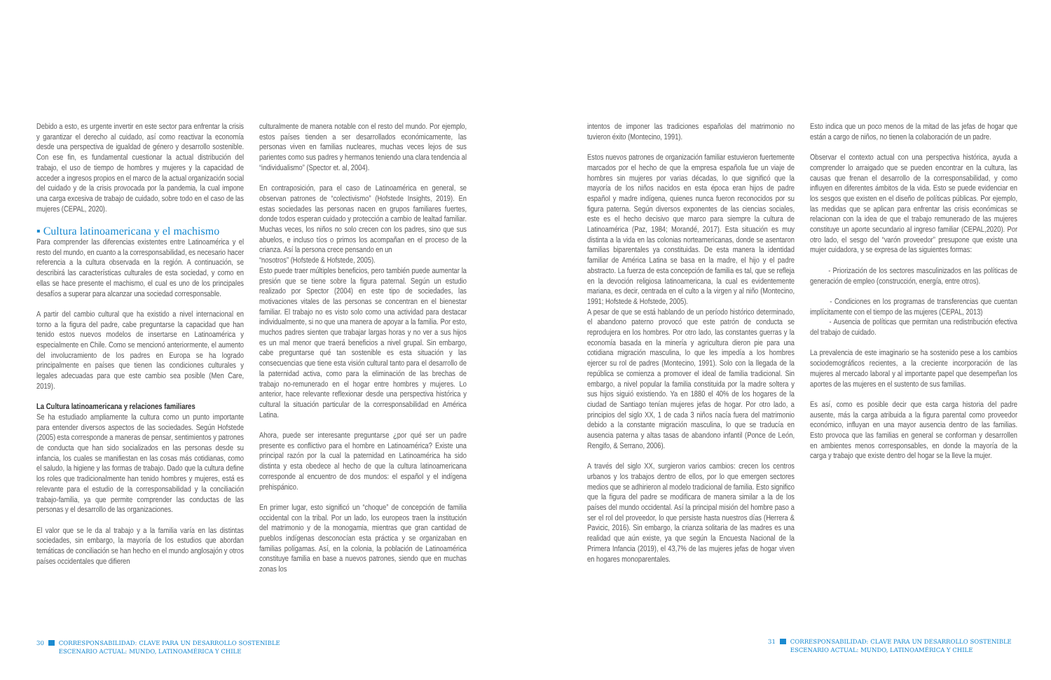Debido a esto, es urgente invertir en este sector para enfrentar la crisis y garantizar el derecho al cuidado, así como reactivar la economía desde una perspectiva de igualdad de género y desarrollo sostenible. Con ese fin, es fundamental cuestionar la actual distribución del trabajo, el uso de tiempo de hombres y mujeres y la capacidad de acceder a ingresos propios en el marco de la actual organización social del cuidado y de la crisis provocada por la pandemia, la cual impone una carga excesiva de trabajo de cuidado, sobre todo en el caso de las mujeres (CEPAL, 2020).
▪ Cultura latinoamericana y el machismo
Para comprender las diferencias existentes entre Latinoamérica y el resto del mundo, en cuanto a la corresponsabilidad, es necesario hacer referencia a la cultura observada en la región. A continuación, se describirá las características culturales de esta sociedad, y como en ellas se hace presente el machismo, el cual es uno de los principales desafíos a superar para alcanzar una sociedad corresponsable.
A partir del cambio cultural que ha existido a nivel internacional en torno a la figura del padre, cabe preguntarse la capacidad que han tenido estos nuevos modelos de insertarse en Latinoamérica y especialmente en Chile. Como se mencionó anteriormente, el aumento del involucramiento de los padres en Europa se ha logrado principalmente en países que tienen las condiciones culturales y legales adecuadas para que este cambio sea posible (Men Care, 2019).
La Cultura latinoamericana y relaciones familiares
Se ha estudiado ampliamente la cultura como un punto importante para entender diversos aspectos de las sociedades. Según Hofstede (2005) esta corresponde a maneras de pensar, sentimientos y patrones de conducta que han sido socializados en las personas desde su infancia, los cuales se manifiestan en las cosas más cotidianas, como el saludo, la higiene y las formas de trabajo. Dado que la cultura define los roles que tradicionalmente han tenido hombres y mujeres, está es relevante para el estudio de la corresponsabilidad y la conciliación trabajo-familia, ya que permite comprender las conductas de las personas y el desarrollo de las organizaciones.
El valor que se le da al trabajo y a la familia varía en las distintas sociedades, sin embargo, la mayoría de los estudios que abordan temáticas de conciliación se han hecho en el mundo anglosajón y otros países occidentales que difieren
culturalmente de manera notable con el resto del mundo. Por ejemplo, estos países tienden a ser desarrollados económicamente, las personas viven en familias nucleares, muchas veces lejos de sus parientes como sus padres y hermanos teniendo una clara tendencia al “individualismo” (Spector et. al, 2004).
En contraposición, para el caso de Latinoamérica en general, se observan patrones de “colectivismo” (Hofstede Insights, 2019). En estas sociedades las personas nacen en grupos familiares fuertes, donde todos esperan cuidado y protección a cambio de lealtad familiar. Muchas veces, los niños no solo crecen con los padres, sino que sus abuelos, e incluso tíos o primos los acompañan en el proceso de la crianza. Así la persona crece pensando en un
“nosotros” (Hofstede & Hofstede, 2005).
Esto puede traer múltiples beneficios, pero también puede aumentar la presión que se tiene sobre la figura paternal. Según un estudio realizado por Spector (2004) en este tipo de sociedades, las motivaciones vitales de las personas se concentran en el bienestar familiar. El trabajo no es visto solo como una actividad para destacar individualmente, si no que una manera de apoyar a la familia. Por esto, muchos padres sienten que trabajar largas horas y no ver a sus hijos es un mal menor que traerá beneficios a nivel grupal. Sin embargo, cabe preguntarse qué tan sostenible es esta situación y las consecuencias que tiene esta visión cultural tanto para el desarrollo de la paternidad activa, como para la eliminación de las brechas de trabajo no-remunerado en el hogar entre hombres y mujeres. Lo anterior, hace relevante reflexionar desde una perspectiva histórica y cultural la situación particular de la corresponsabilidad en América Latina.
Ahora, puede ser interesante preguntarse ¿por qué ser un padre presente es conflictivo para el hombre en Latinoamérica? Existe una principal razón por la cual la paternidad en Latinoamérica ha sido distinta y esta obedece al hecho de que la cultura latinoamericana corresponde al encuentro de dos mundos: el español y el indígena prehispánico.
En primer lugar, esto significó un “choque” de concepción de familia occidental con la tribal. Por un lado, los europeos traen la institución del matrimonio y de la monogamia, mientras que gran cantidad de pueblos indígenas desconocían esta práctica y se organizaban en familias polígamas. Así, en la colonia, la población de Latinoamérica constituye familia en base a nuevos patrones, siendo que en muchas zonas los
30 CORRESPONSABILIDAD: CLAVE PARA UN DESARROLLO SOSTENIBLE
ESCENARIO ACTUAL: MUNDO, LATINOAMÉRICA Y CHILE
intentos de imponer las tradiciones españolas del matrimonio no tuvieron éxito (Montecino, 1991).
Estos nuevos patrones de organización familiar estuvieron fuertemente marcados por el hecho de que la empresa española fue un viaje de hombres sin mujeres por varias décadas, lo que significó que la mayoría de los niños nacidos en esta época eran hijos de padre español y madre indígena, quienes nunca fueron reconocidos por su figura paterna. Según diversos exponentes de las ciencias sociales, este es el hecho decisivo que marco para siempre la cultura de Latinoamérica (Paz, 1984; Morandé, 2017). Esta situación es muy distinta a la vida en las colonias norteamericanas, donde se asentaron familias biparentales ya constituidas. De esta manera la identidad familiar de América Latina se basa en la madre, el hijo y el padre abstracto. La fuerza de esta concepción de familia es tal, que se refleja en la devoción religiosa latinoamericana, la cual es evidentemente mariana, es decir, centrada en el culto a la virgen y al niño (Montecino, 1991; Hofstede & Hofstede, 2005).
A pesar de que se está hablando de un período histórico determinado, el abandono paterno provocó que este patrón de conducta se reprodujera en los hombres. Por otro lado, las constantes guerras y la economía basada en la minería y agricultura dieron pie para una cotidiana migración masculina, lo que les impedía a los hombres ejercer su rol de padres (Montecino, 1991). Solo con la llegada de la república se comienza a promover el ideal de familia tradicional. Sin embargo, a nivel popular la familia constituida por la madre soltera y sus hijos siguió existiendo. Ya en 1880 el 40% de los hogares de la ciudad de Santiago tenían mujeres jefas de hogar. Por otro lado, a principios del siglo XX, 1 de cada 3 niños nacía fuera del matrimonio debido a la constante migración masculina, lo que se traducía en ausencia paterna y altas tasas de abandono infantil (Ponce de León, Rengifo, & Serrano, 2006).
A través del siglo XX, surgieron varios cambios: crecen los centros urbanos y los trabajos dentro de ellos, por lo que emergen sectores medios que se adhirieron al modelo tradicional de familia. Esto significo que la figura del padre se modificara de manera similar a la de los países del mundo occidental. Así la principal misión del hombre paso a ser el rol del proveedor, lo que persiste hasta nuestros días (Herrera & Pavicic, 2016). Sin embargo, la crianza solitaria de las madres es una realidad que aún existe, ya que según la Encuesta Nacional de la Primera Infancia (2019), el 43,7% de las mujeres jefas de hogar viven en hogares monoparentales.
Esto indica que un poco menos de la mitad de las jefas de hogar que están a cargo de niños, no tienen la colaboración de un padre.
Observar el contexto actual con una perspectiva histórica, ayuda a comprender lo arraigado que se pueden encontrar en la cultura, las causas que frenan el desarrollo de la corresponsabilidad, y como influyen en diferentes ámbitos de la vida. Esto se puede evidenciar en los sesgos que existen en el diseño de políticas públicas. Por ejemplo, las medidas que se aplican para enfrentar las crisis económicas se relacionan con la idea de que el trabajo remunerado de las mujeres constituye un aporte secundario al ingreso familiar (CEPAL,2020). Por otro lado, el sesgo del “varón proveedor” presupone que existe una mujer cuidadora, y se expresa de las siguientes formas:
- Priorización de los sectores masculinizados en las políticas de generación de empleo (construcción, energía, entre otros).
- Condiciones en los programas de transferencias que cuentan implícitamente con el tiempo de las mujeres (CEPAL, 2013)
- Ausencia de políticas que permitan una redistribución efectiva del trabajo de cuidado.
La prevalencia de este imaginario se ha sostenido pese a los cambios sociodemográficos recientes, a la creciente incorporación de las mujeres al mercado laboral y al importante papel que desempeñan los aportes de las mujeres en el sustento de sus familias.
Es así, como es posible decir que esta carga historia del padre ausente, más la carga atribuida a la figura parental como proveedor económico, influyan en una mayor ausencia dentro de las familias. Esto provoca que las familias en general se conforman y desarrollen en ambientes menos corresponsables, en donde la mayoría de la carga y trabajo que existe dentro del hogar se la lleve la mujer.
31 CORRESPONSABILIDAD: CLAVE PARA UN DESARROLLO SOSTENIBLE
ESCENARIO ACTUAL: MUNDO, LATINOAMÉRICA Y CHILE